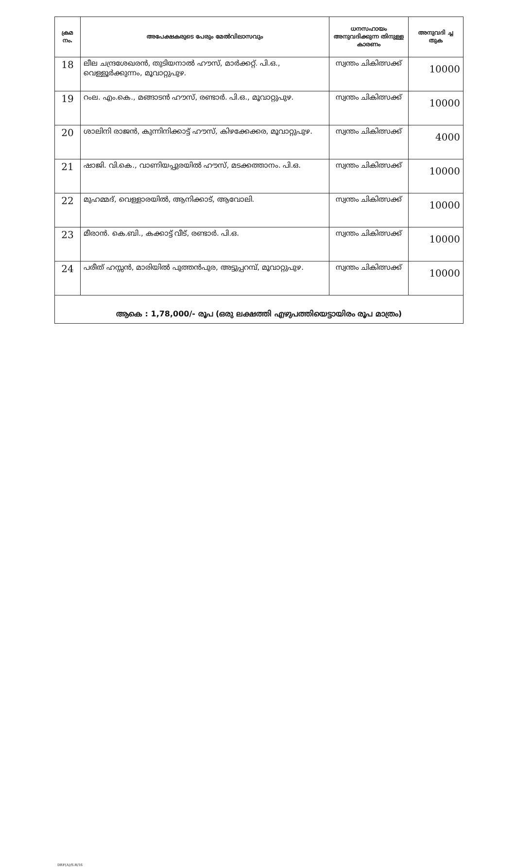| ക്രമ നം. | അപേക്ഷകരുടെ പേരും മേൽവിലാസവും | ധനസഹായം അനുവദിക്കുന്ന തിനുള്ള കാരണം | അനുവദി ച്ച തുക |
| --- | --- | --- | --- |
| 18 | ലീല ചന്ദ്രശേഖരൻ, തുടിയനാൽ ഹൗസ്, മാർക്കറ്റ്. പി.ഒ., വെള്ളൂർക്കുന്നം, മൂവാറ്റുപുഴ. | സ്വന്തം ചികിത്സക്ക് | 10000 |
| 19 | റംല. എം.കെ., മങ്ങാടൻ ഹൗസ്, രണ്ടാർ. പി.ഒ., മൂവാറ്റുപുഴ. | സ്വന്തം ചികിത്സക്ക് | 10000 |
| 20 | ശാലിനി രാജൻ, കുന്നിനിക്കാട്ട് ഹൗസ്, കിഴക്കേക്കര, മൂവാറ്റുപുഴ. | സ്വന്തം ചികിത്സക്ക് | 4000 |
| 21 | ഷാജി. വി.കെ., വാണിയപ്പുരയിൽ ഹൗസ്, മടക്കത്താനം. പി.ഒ. | സ്വന്തം ചികിത്സക്ക് | 10000 |
| 22 | മുഹമ്മദ്, വെള്ളാരയിൽ, ആനിക്കാട്, ആവോലി. | സ്വന്തം ചികിത്സക്ക് | 10000 |
| 23 | മീരാൻ. കെ.ബി., കക്കാട്ട് വീട്, രണ്ടാർ. പി.ഒ. | സ്വന്തം ചികിത്സക്ക് | 10000 |
| 24 | പരീത് ഹസ്സൻ, മാരിയിൽ പുത്തൻപുര, അട്ടുപ്പറമ്പ്, മൂവാറ്റുപുഴ. | സ്വന്തം ചികിത്സക്ക് | 10000 |
| ആകെ : 1,78,000/- രൂപ (ഒരു ലക്ഷത്തി എഴുപത്തിയെട്ടായിരം രൂപ മാത്രം) | | | |
DRF(A)/S.R/16